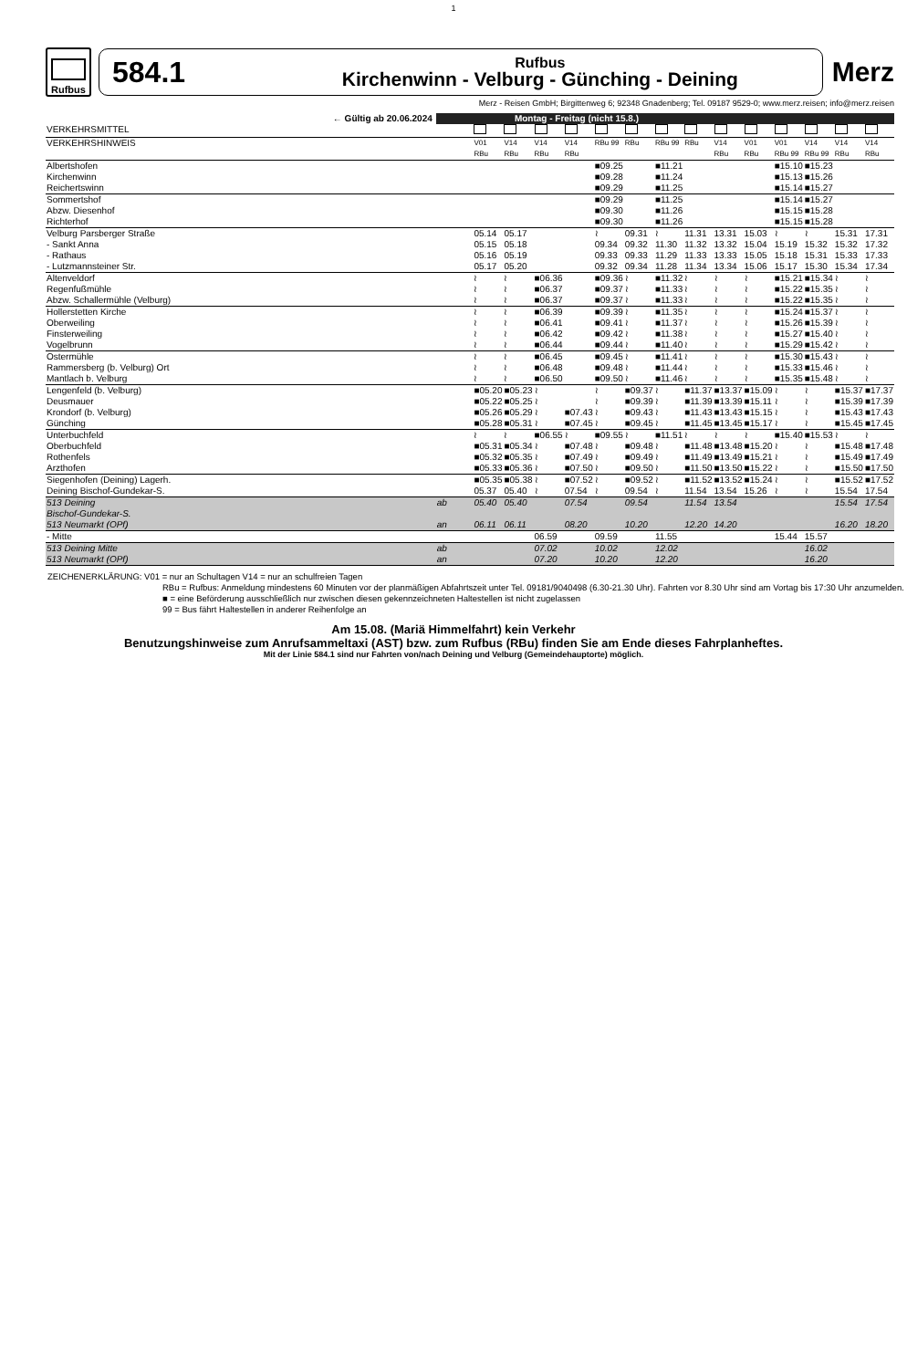1
Rufbus
584.1
Rufbus
Kirchenwinn - Velburg - Günching - Deining
Merz
Merz - Reisen GmbH; Birgittenweg 6; 92348 Gnadenberg; Tel. 09187 9529-0; www.merz.reisen; info@merz.reisen
| ← Gültig ab 20.06.2024 | Montag - Freitag (nicht 15.8.) | | | | | | | | | | | | | | |
| --- | --- | --- | --- | --- | --- | --- | --- | --- | --- | --- | --- | --- | --- | --- | --- |
| VERKEHRSMITTEL | | | | | | | | | | | | | | | |
| VERKEHRSHINWEIS | | V01 RBu | V14 RBu | V14 RBu | V14 RBu | RBu 99 | RBu | RBu 99 | RBu | V14 RBu | V01 RBu | V01 RBu 99 | V14 RBu 99 | V14 RBu | V14 RBu |
| Albertshofen | | | | | | ■09.25 | | ■11.21 | | | | ■15.10 | ■15.23 | | |
| Kirchenwinn | | | | | | ■09.28 | | ■11.24 | | | | ■15.13 | ■15.26 | | |
| Reichertswinn | | | | | | ■09.29 | | ■11.25 | | | | ■15.14 | ■15.27 | | |
| Sommertshof | | | | | | ■09.29 | | ■11.25 | | | | ■15.14 | ■15.27 | | |
| Abzw. Diesenhof | | | | | | ■09.30 | | ■11.26 | | | | ■15.15 | ■15.28 | | |
| Richterhof | | | | | | ■09.30 | | ■11.26 | | | | ■15.15 | ■15.28 | | |
| Velburg Parsberger Straße | | 05.14 | 05.17 | | | ≀ | 09.31 | ≀ | 11.31 | 13.31 | 15.03 | ≀ | ≀ | 15.31 | 17.31 |
| - Sankt Anna | | 05.15 | 05.18 | | | 09.34 | 09.32 | 11.30 | 11.32 | 13.32 | 15.04 | 15.19 | 15.32 | 15.32 | 17.32 |
| - Rathaus | | 05.16 | 05.19 | | | 09.33 | 09.33 | 11.29 | 11.33 | 13.33 | 15.05 | 15.18 | 15.31 | 15.33 | 17.33 |
| - Lutzmannsteiner Str. | | 05.17 | 05.20 | | | 09.32 | 09.34 | 11.28 | 11.34 | 13.34 | 15.06 | 15.17 | 15.30 | 15.34 | 17.34 |
| Altenveldorf | | ≀ | ≀ | ■06.36 | | ■09.36 | ≀ | ■11.32 | ≀ | ≀ | ≀ | ■15.21 | ■15.34 | ≀ | ≀ |
| Regenfußmühle | | ≀ | ≀ | ■06.37 | | ■09.37 | ≀ | ■11.33 | ≀ | ≀ | ≀ | ■15.22 | ■15.35 | ≀ | ≀ |
| Abzw. Schallermühle (Velburg) | | ≀ | ≀ | ■06.37 | | ■09.37 | ≀ | ■11.33 | ≀ | ≀ | ≀ | ■15.22 | ■15.35 | ≀ | ≀ |
| Hollerstetten Kirche | | ≀ | ≀ | ■06.39 | | ■09.39 | ≀ | ■11.35 | ≀ | ≀ | ≀ | ■15.24 | ■15.37 | ≀ | ≀ |
| Oberweiling | | ≀ | ≀ | ■06.41 | | ■09.41 | ≀ | ■11.37 | ≀ | ≀ | ≀ | ■15.26 | ■15.39 | ≀ | ≀ |
| Finsterweiling | | ≀ | ≀ | ■06.42 | | ■09.42 | ≀ | ■11.38 | ≀ | ≀ | ≀ | ■15.27 | ■15.40 | ≀ | ≀ |
| Vogelbrunn | | ≀ | ≀ | ■06.44 | | ■09.44 | ≀ | ■11.40 | ≀ | ≀ | ≀ | ■15.29 | ■15.42 | ≀ | ≀ |
| Ostermühle | | ≀ | ≀ | ■06.45 | | ■09.45 | ≀ | ■11.41 | ≀ | ≀ | ≀ | ■15.30 | ■15.43 | ≀ | ≀ |
| Rammersberg (b. Velburg) Ort | | ≀ | ≀ | ■06.48 | | ■09.48 | ≀ | ■11.44 | ≀ | ≀ | ≀ | ■15.33 | ■15.46 | ≀ | ≀ |
| Mantlach b. Velburg | | ≀ | ≀ | ■06.50 | | ■09.50 | ≀ | ■11.46 | ≀ | ≀ | ≀ | ■15.35 | ■15.48 | ≀ | ≀ |
| Lengenfeld (b. Velburg) | | ■05.20 | ■05.23 | ≀ | | ≀ | ■09.37 | ≀ | ■11.37 | ■13.37 | ■15.09 | ≀ | ≀ | ■15.37 | ■17.37 |
| Deusmauer | | ■05.22 | ■05.25 | ≀ | | ≀ | ■09.39 | ≀ | ■11.39 | ■13.39 | ■15.11 | ≀ | ≀ | ■15.39 | ■17.39 |
| Krondorf (b. Velburg) | | ■05.26 | ■05.29 | ≀ | ■07.43 | ≀ | ■09.43 | ≀ | ■11.43 | ■13.43 | ■15.15 | ≀ | ≀ | ■15.43 | ■17.43 |
| Günching | | ■05.28 | ■05.31 | ≀ | ■07.45 | ≀ | ■09.45 | ≀ | ■11.45 | ■13.45 | ■15.17 | ≀ | ≀ | ■15.45 | ■17.45 |
| Unterbuchfeld | | ≀ | ≀ | ■06.55 | ≀ | ■09.55 | ≀ | ■11.51 | ≀ | ≀ | ≀ | ■15.40 | ■15.53 | ≀ | ≀ |
| Oberbuchfeld | | ■05.31 | ■05.34 | ≀ | ■07.48 | ≀ | ■09.48 | ≀ | ■11.48 | ■13.48 | ■15.20 | ≀ | ≀ | ■15.48 | ■17.48 |
| Rothenfels | | ■05.32 | ■05.35 | ≀ | ■07.49 | ≀ | ■09.49 | ≀ | ■11.49 | ■13.49 | ■15.21 | ≀ | ≀ | ■15.49 | ■17.49 |
| Arzthofen | | ■05.33 | ■05.36 | ≀ | ■07.50 | ≀ | ■09.50 | ≀ | ■11.50 | ■13.50 | ■15.22 | ≀ | ≀ | ■15.50 | ■17.50 |
| Siegenhofen (Deining) Lagerh. | | ■05.35 | ■05.38 | ≀ | ■07.52 | ≀ | ■09.52 | ≀ | ■11.52 | ■13.52 | ■15.24 | ≀ | ≀ | ■15.52 | ■17.52 |
| Deining Bischof-Gundekar-S. | | 05.37 | 05.40 | ≀ | 07.54 | ≀ | 09.54 | ≀ | 11.54 | 13.54 | 15.26 | ≀ | ≀ | 15.54 | 17.54 |
| 513 Deining Bischof-Gundekar-S. | ab | 05.40 | 05.40 | | 07.54 | | 09.54 | | 11.54 | 13.54 | | | | 15.54 | 17.54 |
| 513 Neumarkt (OPf) | an | 06.11 | 06.11 | | 08.20 | | 10.20 | | 12.20 | 14.20 | | | | 16.20 | 18.20 |
| - Mitte | | | | 06.59 | | 09.59 | | 11.55 | | | | 15.44 | 15.57 | | |
| 513 Deining Mitte | ab | | | 07.02 | | 10.02 | | 12.02 | | | | | 16.02 | | |
| 513 Neumarkt (OPf) | an | | | 07.20 | | 10.20 | | 12.20 | | | | | 16.20 | | |
ZEICHENERKLÄRUNG: V01 = nur an Schultagen V14 = nur an schulfreien Tagen
RBu = Rufbus: Anmeldung mindestens 60 Minuten vor der planmäßigen Abfahrtszeit unter Tel. 09181/9040498 (6.30-21.30 Uhr). Fahrten vor 8.30 Uhr sind am Vortag bis 17:30 Uhr anzumelden.
■ = eine Beförderung ausschließlich nur zwischen diesen gekennzeichneten Haltestellen ist nicht zugelassen
99 = Bus fährt Haltestellen in anderer Reihenfolge an
Am 15.08. (Mariä Himmelfahrt) kein Verkehr
Benutzungshinweise zum Anrufsammeltaxi (AST) bzw. zum Rufbus (RBu) finden Sie am Ende dieses Fahrplanheftes.
Mit der Linie 584.1 sind nur Fahrten von/nach Deining und Velburg (Gemeindehauptorte) möglich.